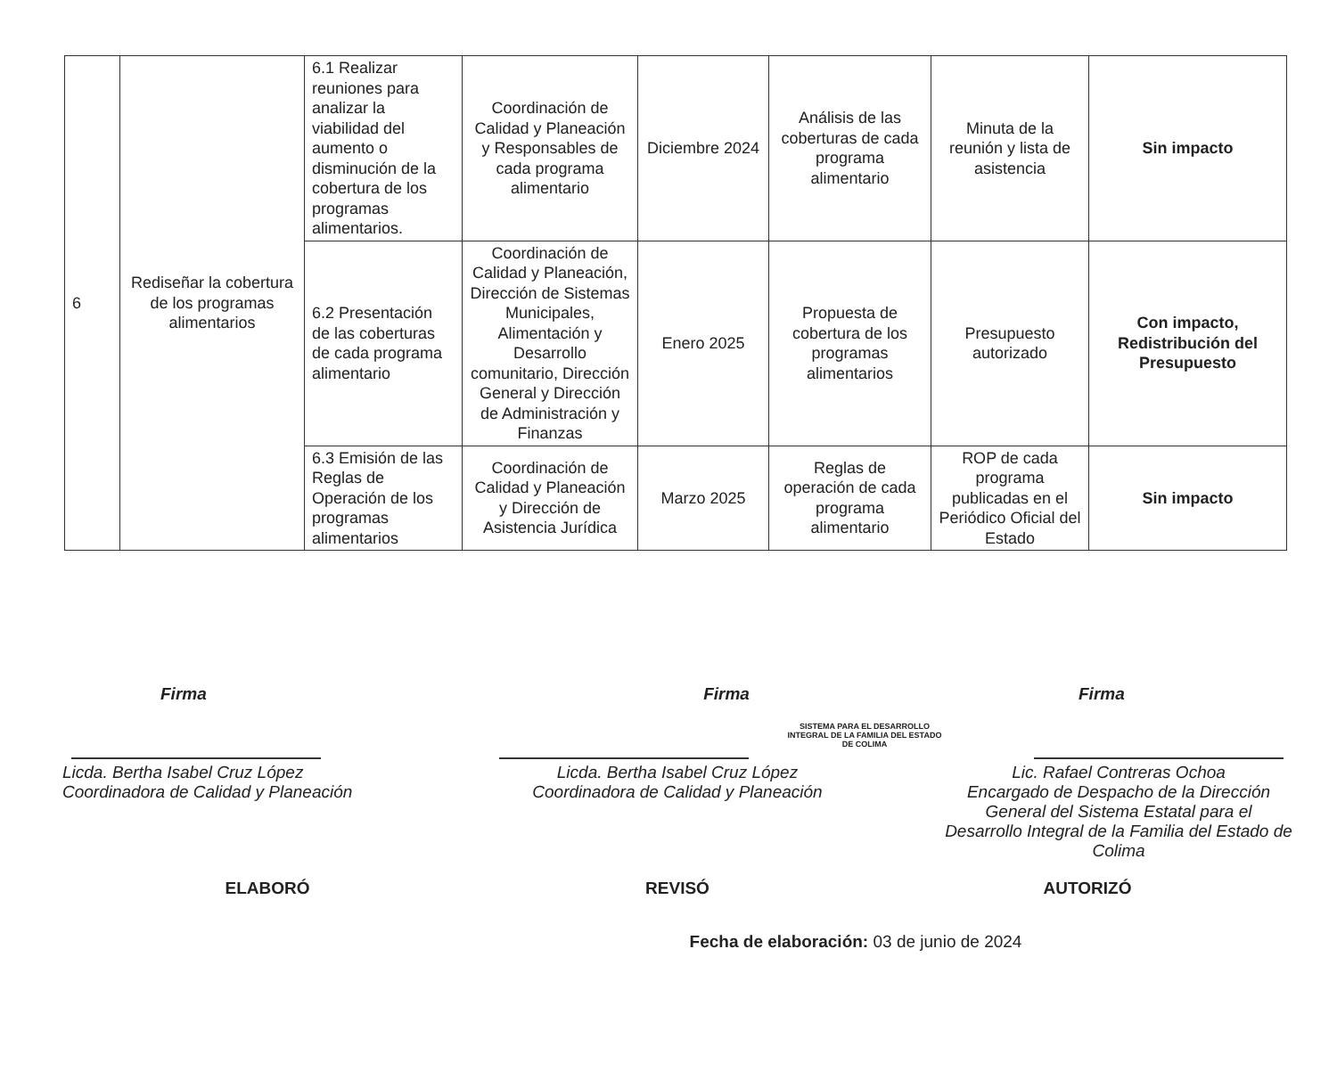| 6 | Rediseñar la cobertura de los programas alimentarios | 6.1 Realizar reuniones para analizar la viabilidad del aumento o disminución de la cobertura de los programas alimentarios. | Coordinación de Calidad y Planeación y Responsables de cada programa alimentario | Diciembre 2024 | Análisis de las coberturas de cada programa alimentario | Minuta de la reunión y lista de asistencia | Sin impacto |
| | | 6.2 Presentación de las coberturas de cada programa alimentario | Coordinación de Calidad y Planeación, Dirección de Sistemas Municipales, Alimentación y Desarrollo comunitario, Dirección General y Dirección de Administración y Finanzas | Enero 2025 | Propuesta de cobertura de los programas alimentarios | Presupuesto autorizado | Con impacto, Redistribución del Presupuesto |
| | | 6.3 Emisión de las Reglas de Operación de los programas alimentarios | Coordinación de Calidad y Planeación y Dirección de Asistencia Jurídica | Marzo 2025 | Reglas de operación de cada programa alimentario | ROP de cada programa publicadas en el Periódico Oficial del Estado | Sin impacto |
Firma
Licda. Bertha Isabel Cruz López
Coordinadora de Calidad y Planeación
Firma
Licda. Bertha Isabel Cruz López
Coordinadora de Calidad y Planeación
SISTEMA PARA EL DESARROLLO INTEGRAL DE LA FAMILIA DEL ESTADO DE COLIMA
Firma
Lic. Rafael Contreras Ochoa
Encargado de Despacho de la Dirección General del Sistema Estatal para el Desarrollo Integral de la Familia del Estado de Colima
ELABORÓ REVISÓ AUTORIZÓ
Fecha de elaboración: 03 de junio de 2024